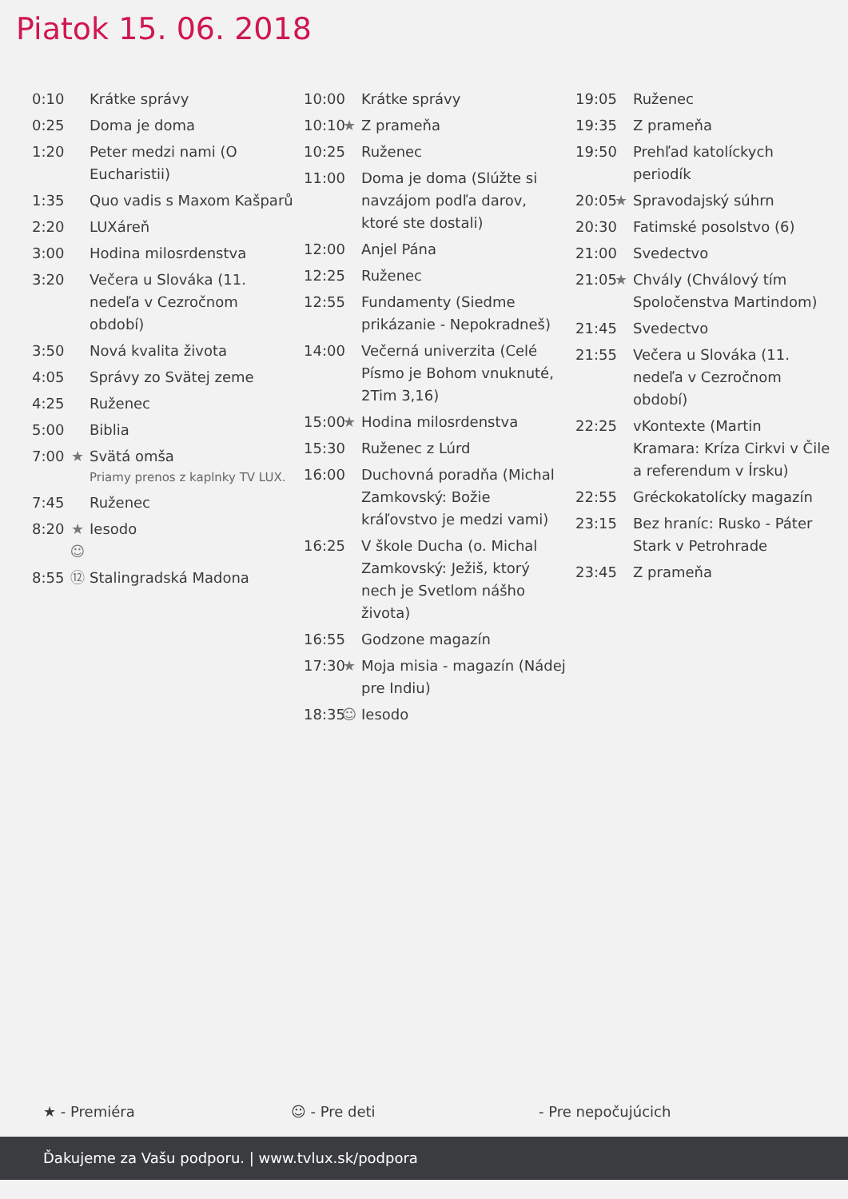Piatok 15. 06. 2018
0:10 Krátke správy
0:25 Doma je doma
1:20 Peter medzi nami (O Eucharistii)
1:35 Quo vadis s Maxom Kašparů
2:20 LUXáreň
3:00 Hodina milosrdenstva
3:20 Večera u Slováka (11. nedeľa v Cezročnom období)
3:50 Nová kvalita života
4:05 Správy zo Svätej zeme
4:25 Ruženec
5:00 Biblia
7:00 ★ Svätá omša
Priamy prenos z kaplnky TV LUX.
7:45 Ruženec
8:20 ★ ☺ Iesodo
8:55 ⑫ Stalingradská Madona
10:00 Krátke správy
10:10 ★ Z prameňa
10:25 Ruženec
11:00 Doma je doma (Slúžte si navzájom podľa darov, ktoré ste dostali)
12:00 Anjel Pána
12:25 Ruženec
12:55 Fundamenty (Siedme prikázanie - Nepokradneš)
14:00 Večerná univerzita (Celé Písmo je Bohom vnuknuté, 2Tim 3,16)
15:00 ★ Hodina milosrdenstva
15:30 Ruženec z Lúrd
16:00 Duchovná poradňa (Michal Zamkovský: Božie kráľovstvo je medzi vami)
16:25 V škole Ducha (o. Michal Zamkovský: Ježiš, ktorý nech je Svetlom nášho života)
16:55 Godzone magazín
17:30 ★ Moja misia - magazín (Nádej pre Indiu)
18:35 ☺ Iesodo
19:05 Ruženec
19:35 Z prameňa
19:50 Prehľad katolíckych periodík
20:05 ★ Spravodajský súhrn
20:30 Fatimské posolstvo (6)
21:00 Svedectvo
21:05 ★ Chvály (Chválový tím Spoločenstva Martindom)
21:45 Svedectvo
21:55 Večera u Slováka (11. nedeľa v Cezročnom období)
22:25 vKontexte (Martin Kramara: Kríza Cirkvi v Čile a referendum v Írsku)
22:55 Gréckokatolícky magazín
23:15 Bez hraníc: Rusko - Páter Stark v Petrohrade
23:45 Z prameňa
★ - Premiéra ☺ - Pre deti - Pre nepočujúcich
Ďakujeme za Vašu podporu. | www.tvlux.sk/podpora